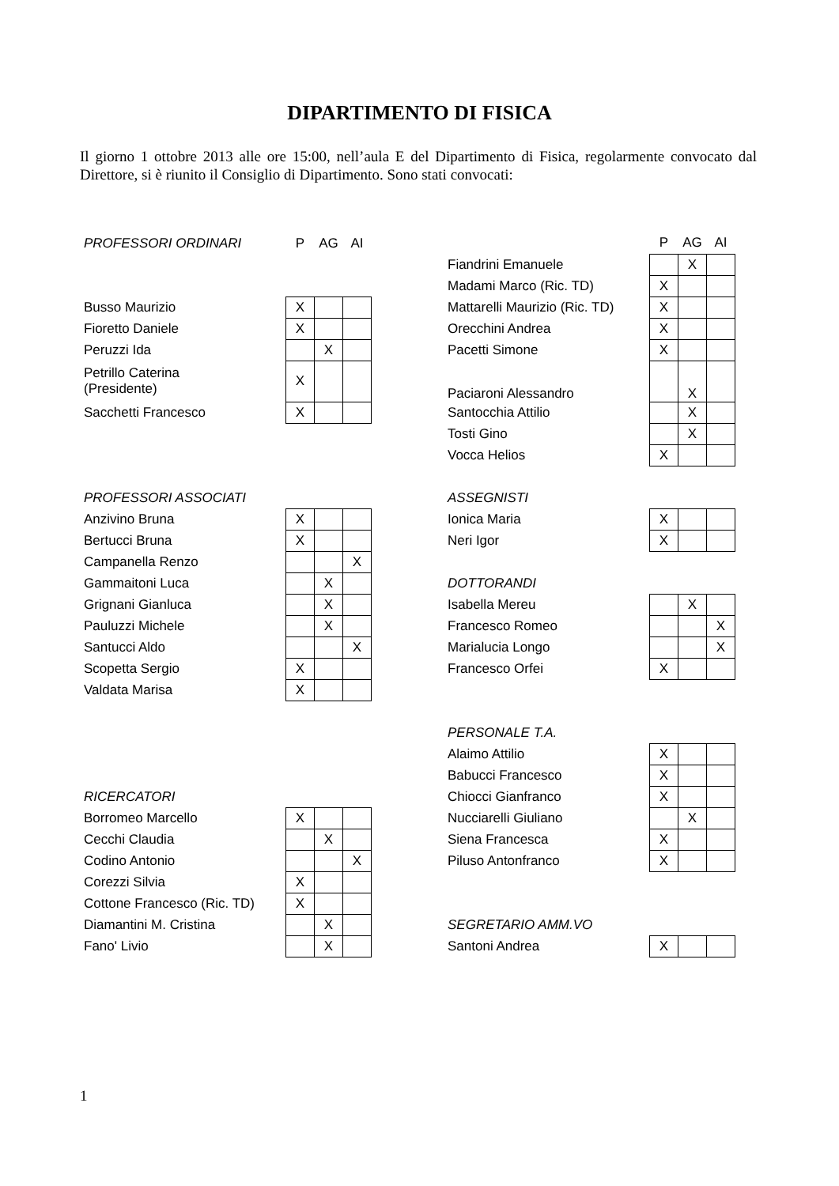DIPARTIMENTO DI FISICA
Il giorno 1 ottobre 2013 alle ore 15:00, nell’aula E del Dipartimento di Fisica, regolarmente convocato dal Direttore, si è riunito il Consiglio di Dipartimento. Sono stati convocati:
| PROFESSORI ORDINARI | P | AG | AI |
| Busso Maurizio | X | | |
| Fioretto Daniele | X | | |
| Peruzzi Ida | | X | |
| Petrillo Caterina (Presidente) | X | | |
| Sacchetti Francesco | X | | |
| PROFESSORI ASSOCIATI | | | |
| Anzivino Bruna | X | | |
| Bertucci Bruna | X | | |
| Campanella Renzo | | | X |
| Gammaitoni Luca | | X | |
| Grignani Gianluca | | X | |
| Pauluzzi Michele | | X | |
| Santucci Aldo | | | X |
| Scopetta Sergio | X | | |
| Valdata Marisa | X | | |
| RICERCATORI | | | |
| Borromeo Marcello | X | | |
| Cecchi Claudia | | X | |
| Codino Antonio | | | X |
| Corezzi Silvia | X | | |
| Cottone Francesco (Ric. TD) | X | | |
| Diamantini M. Cristina | | X | |
| Fano' Livio | | X | |
| | P | AG | AI |
| Fiandrini Emanuele | | X | |
| Madami Marco (Ric. TD) | X | | |
| Mattarelli Maurizio (Ric. TD) | X | | |
| Orecchini Andrea | X | | |
| Pacetti Simone | X | | |
| Paciaroni Alessandro | | X | |
| Santocchia Attilio | | X | |
| Tosti Gino | | X | |
| Vocca Helios | X | | |
| ASSEGNISTI | | | |
| Ionica Maria | X | | |
| Neri Igor | X | | |
| DOTTORANDI | | | |
| Isabella Mereu | | X | |
| Francesco Romeo | | | X |
| Marialucia Longo | | | X |
| Francesco Orfei | X | | |
| PERSONALE T.A. | | | |
| Alaimo Attilio | X | | |
| Babucci Francesco | X | | |
| Chiocci Gianfranco | X | | |
| Nucciarelli Giuliano | | X | |
| Siena Francesca | X | | |
| Piluso Antonfranco | X | | |
| SEGRETARIO AMM.VO | | | |
| Santoni Andrea | X | | |
1